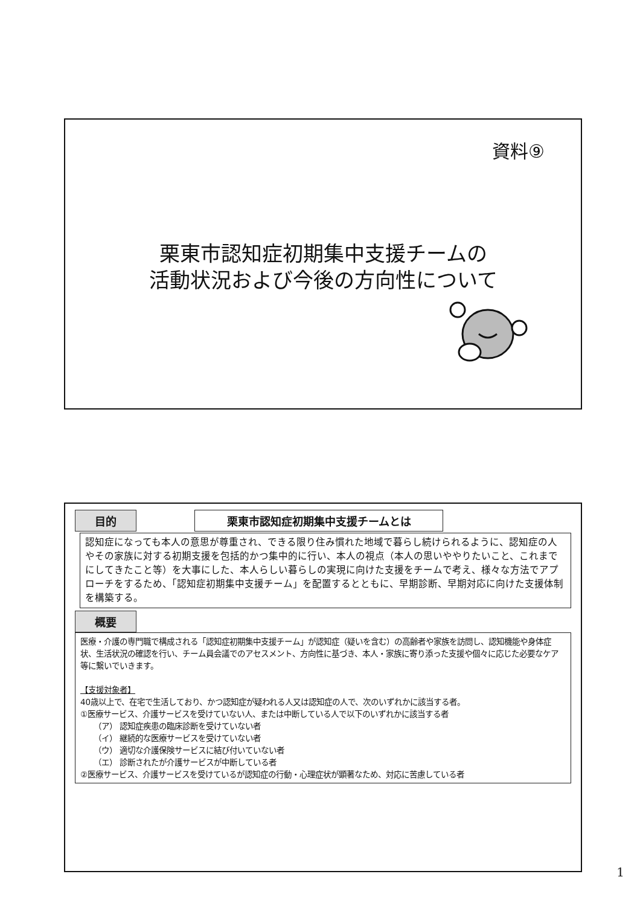資料⑨
栗東市認知症初期集中支援チームの
活動状況および今後の方向性について
目的 栗東市認知症初期集中支援チームとは
認知症になっても本人の意思が尊重され、できる限り住み慣れた地域で暮らし続けられるように、認知症の人やその家族に対する初期支援を包括的かつ集中的に行い、本人の視点（本人の思いややりたいこと、これまでにしてきたこと等）を大事にした、本人らしい暮らしの実現に向けた支援をチームで考え、様々な方法でアプローチをするため、「認知症初期集中支援チーム」を配置するとともに、早期診断、早期対応に向けた支援体制を構築する。
概要
医療・介護の専門職で構成される「認知症初期集中支援チーム」が認知症（疑いを含む）の高齢者や家族を訪問し、認知機能や身体症状、生活状況の確認を行い、チーム員会議でのアセスメント、方向性に基づき、本人・家族に寄り添った支援や個々に応じた必要なケア等に繋いでいきます。
【支援対象者】
40歳以上で、在宅で生活しており、かつ認知症が疑われる人又は認知症の人で、次のいずれかに該当する者。
①医療サービス、介護サービスを受けていない人、または中断している人で以下のいずれかに該当する者
（ア） 認知症疾患の臨床診断を受けていない者
（イ） 継続的な医療サービスを受けていない者
（ウ） 適切な介護保険サービスに結び付いていない者
（エ） 診断されたが介護サービスが中断している者
②医療サービス、介護サービスを受けているが認知症の行動・心理症状が顕著なため、対応に苦慮している者
1